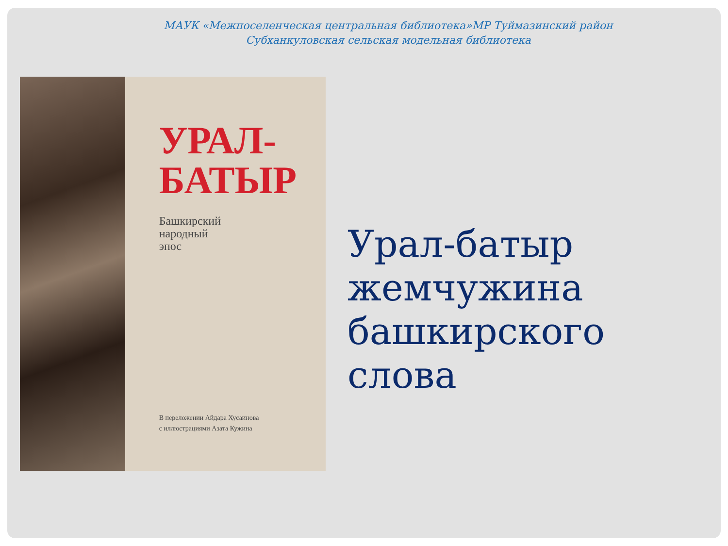МАУК «Межпоселенческая центральная библиотека»МР Туймазинский район
Субханкуловская сельская модельная библиотека
УРАЛ-
БАТЫР
Башкирский
народный
эпос
В переложении Айдара Хусаинова
с иллюстрациями Азата Кужина
Урал-батыр
жемчужина
башкирского слова